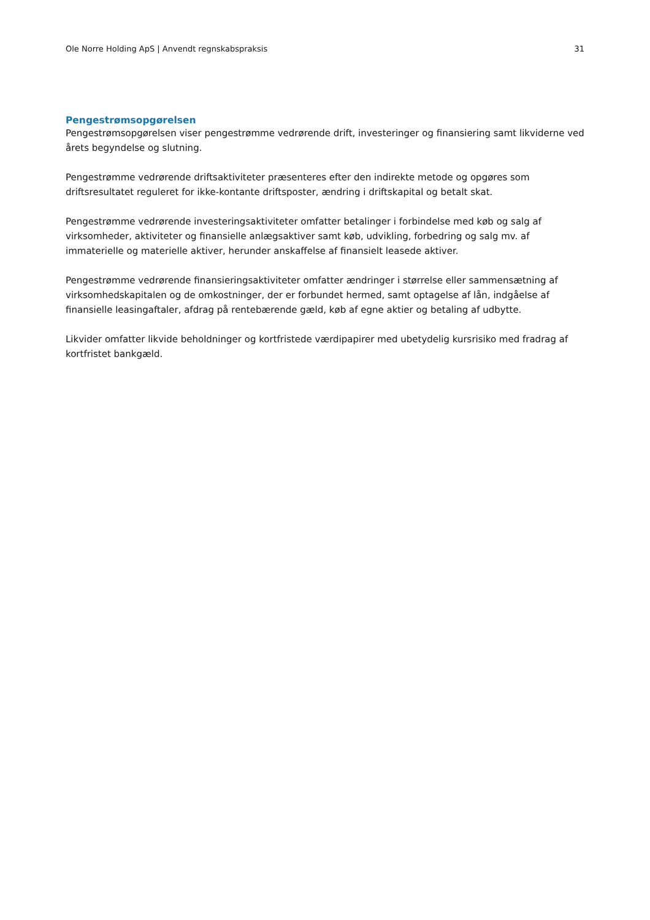Ole Norre Holding ApS | Anvendt regnskabspraksis 31
Pengestrømsopgørelsen
Pengestrømsopgørelsen viser pengestrømme vedrørende drift, investeringer og finansiering samt likviderne ved årets begyndelse og slutning.
Pengestrømme vedrørende driftsaktiviteter præsenteres efter den indirekte metode og opgøres som driftsresultatet reguleret for ikke-kontante driftsposter, ændring i driftskapital og betalt skat.
Pengestrømme vedrørende investeringsaktiviteter omfatter betalinger i forbindelse med køb og salg af virksomheder, aktiviteter og finansielle anlægsaktiver samt køb, udvikling, forbedring og salg mv. af immaterielle og materielle aktiver, herunder anskaffelse af finansielt leasede aktiver.
Pengestrømme vedrørende finansieringsaktiviteter omfatter ændringer i størrelse eller sammensætning af virksomhedskapitalen og de omkostninger, der er forbundet hermed, samt optagelse af lån, indgåelse af finansielle leasingaftaler, afdrag på rentebærende gæld, køb af egne aktier og betaling af udbytte.
Likvider omfatter likvide beholdninger og kortfristede værdipapirer med ubetydelig kursrisiko med fradrag af kortfristet bankgæld.